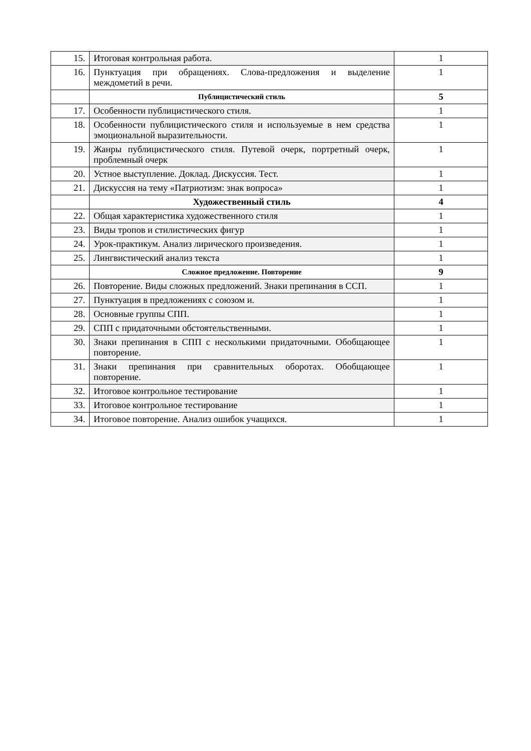| 15. | Итоговая контрольная работа. | 1 |
| 16. | Пунктуация при обращениях. Слова-предложения и выделение междометий в речи. | 1 |
| | Публицистический стиль | 5 |
| 17. | Особенности публицистического стиля. | 1 |
| 18. | Особенности публицистического стиля и используемые в нем средства эмоциональной выразительности. | 1 |
| 19. | Жанры публицистического стиля. Путевой очерк, портретный очерк, проблемный очерк | 1 |
| 20. | Устное выступление. Доклад. Дискуссия. Тест. | 1 |
| 21. | Дискуссия на тему «Патриотизм: знак вопроса» | 1 |
| | Художественный стиль | 4 |
| 22. | Общая характеристика художественного стиля | 1 |
| 23. | Виды тропов и стилистических фигур | 1 |
| 24. | Урок-практикум. Анализ лирического произведения. | 1 |
| 25. | Лингвистический анализ текста | 1 |
| | Сложное предложение. Повторение | 9 |
| 26. | Повторение. Виды сложных предложений. Знаки препинания в ССП. | 1 |
| 27. | Пунктуация в предложениях с союзом и. | 1 |
| 28. | Основные группы СПП. | 1 |
| 29. | СПП с придаточными обстоятельственными. | 1 |
| 30. | Знаки препинания в СПП с несколькими придаточными. Обобщающее повторение. | 1 |
| 31. | Знаки препинания при сравнительных оборотах. Обобщающее повторение. | 1 |
| 32. | Итоговое контрольное тестирование | 1 |
| 33. | Итоговое контрольное тестирование | 1 |
| 34. | Итоговое повторение. Анализ ошибок учащихся. | 1 |